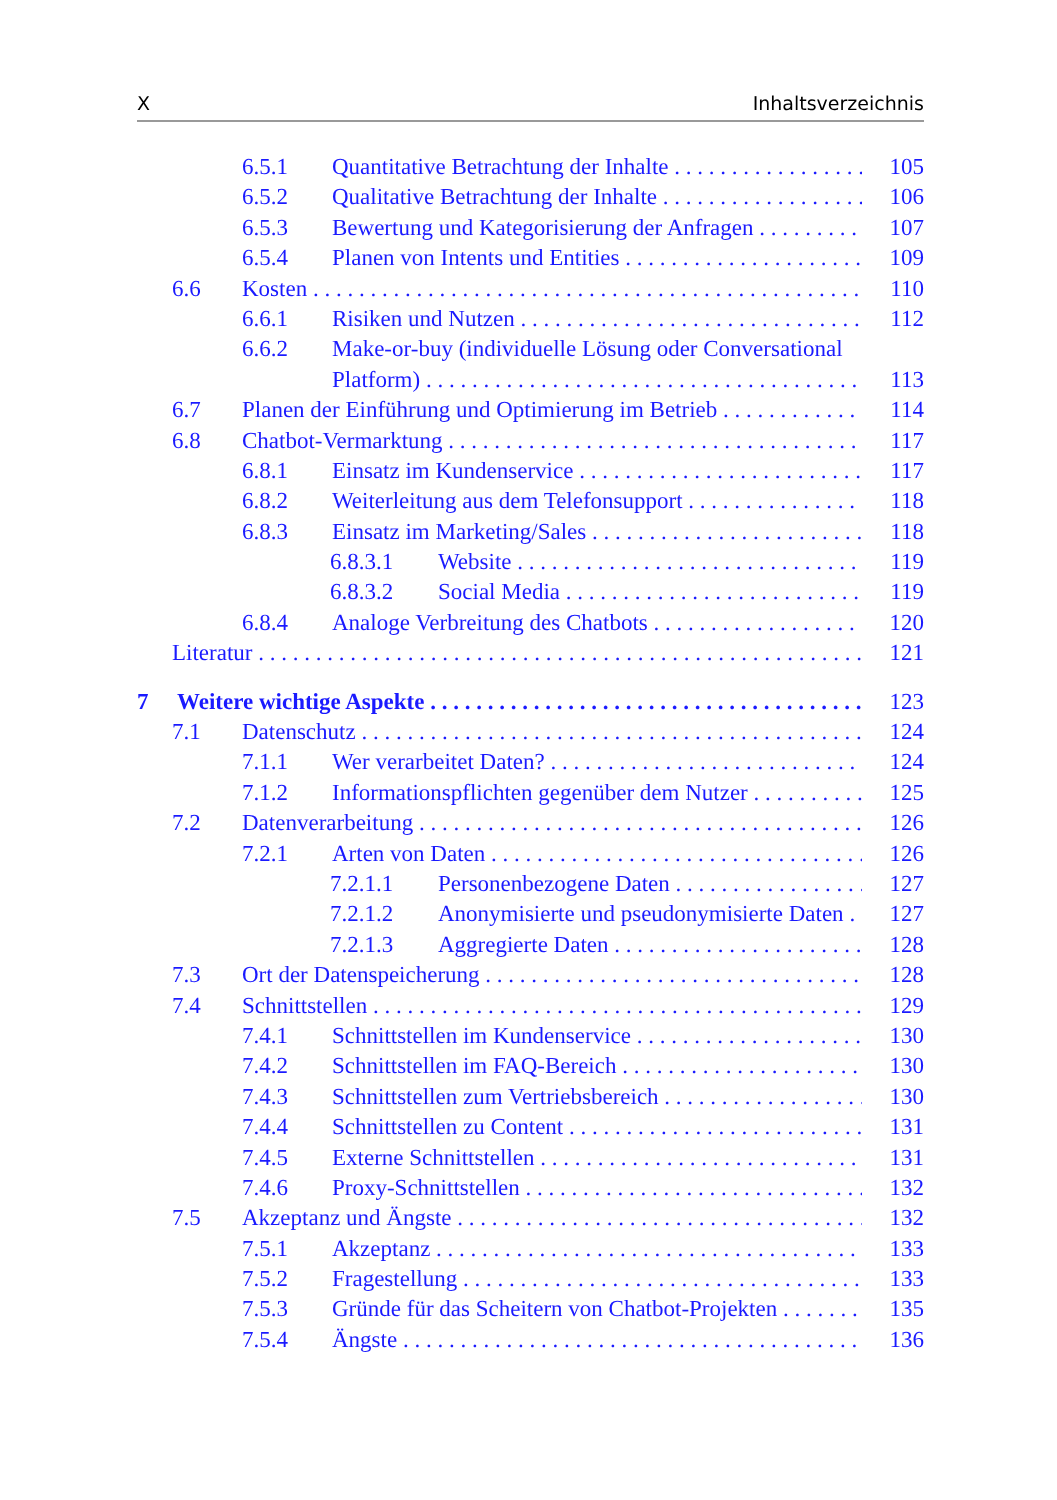X Inhaltsverzeichnis
6.5.1 Quantitative Betrachtung der Inhalte 105
6.5.2 Qualitative Betrachtung der Inhalte 106
6.5.3 Bewertung und Kategorisierung der Anfragen 107
6.5.4 Planen von Intents und Entities 109
6.6 Kosten 110
6.6.1 Risiken und Nutzen 112
6.6.2 Make-or-buy (individuelle Lösung oder Conversational
Platform) 113
6.7 Planen der Einführung und Optimierung im Betrieb 114
6.8 Chatbot-Vermarktung 117
6.8.1 Einsatz im Kundenservice 117
6.8.2 Weiterleitung aus dem Telefonsupport 118
6.8.3 Einsatz im Marketing/Sales 118
6.8.3.1 Website 119
6.8.3.2 Social Media 119
6.8.4 Analoge Verbreitung des Chatbots 120
Literatur 121
7 Weitere wichtige Aspekte 123
7.1 Datenschutz 124
7.1.1 Wer verarbeitet Daten? 124
7.1.2 Informationspflichten gegenüber dem Nutzer 125
7.2 Datenverarbeitung 126
7.2.1 Arten von Daten 126
7.2.1.1 Personenbezogene Daten 127
7.2.1.2 Anonymisierte und pseudonymisierte Daten 127
7.2.1.3 Aggregierte Daten 128
7.3 Ort der Datenspeicherung 128
7.4 Schnittstellen 129
7.4.1 Schnittstellen im Kundenservice 130
7.4.2 Schnittstellen im FAQ-Bereich 130
7.4.3 Schnittstellen zum Vertriebsbereich 130
7.4.4 Schnittstellen zu Content 131
7.4.5 Externe Schnittstellen 131
7.4.6 Proxy-Schnittstellen 132
7.5 Akzeptanz und Ängste 132
7.5.1 Akzeptanz 133
7.5.2 Fragestellung 133
7.5.3 Gründe für das Scheitern von Chatbot-Projekten 135
7.5.4 Ängste 136